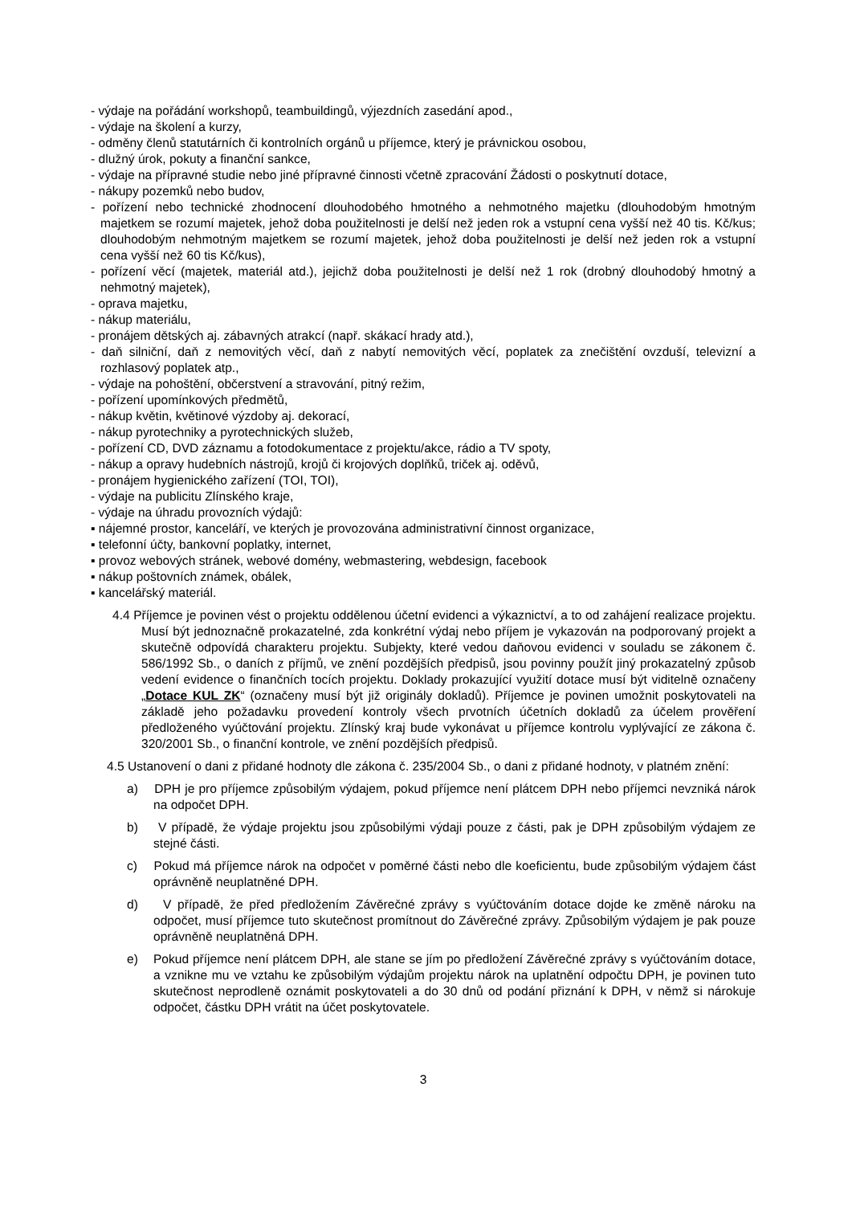- výdaje na pořádání workshopů, teambuildingů, výjezdních zasedání apod.,
- výdaje na školení a kurzy,
- odměny členů statutárních či kontrolních orgánů u příjemce, který je právnickou osobou,
- dlužný úrok, pokuty a finanční sankce,
- výdaje na přípravné studie nebo jiné přípravné činnosti včetně zpracování Žádosti o poskytnutí dotace,
- nákupy pozemků nebo budov,
- pořízení nebo technické zhodnocení dlouhodobého hmotného a nehmotného majetku (dlouhodobým hmotným majetkem se rozumí majetek, jehož doba použitelnosti je delší než jeden rok a vstupní cena vyšší než 40 tis. Kč/kus; dlouhodobým nehmotným majetkem se rozumí majetek, jehož doba použitelnosti je delší než jeden rok a vstupní cena vyšší než 60 tis Kč/kus),
- pořízení věcí (majetek, materiál atd.), jejichž doba použitelnosti je delší než 1 rok (drobný dlouhodobý hmotný a nehmotný majetek),
- oprava majetku,
- nákup materiálu,
- pronájem dětských aj. zábavných atrakcí (např. skákací hrady atd.),
- daň silniční, daň z nemovitých věcí, daň z nabytí nemovitých věcí, poplatek za znečištění ovzduší, televizní a rozhlasový poplatek atp.,
- výdaje na pohoštění, občerstvení a stravování, pitný režim,
- pořízení upomínkových předmětů,
- nákup květin, květinové výzdoby aj. dekorací,
- nákup pyrotechniky a pyrotechnických služeb,
- pořízení CD, DVD záznamu a fotodokumentace z projektu/akce, rádio a TV spoty,
- nákup a opravy hudebních nástrojů, krojů či krojových doplňků, triček aj. oděvů,
- pronájem hygienického zařízení (TOI, TOI),
- výdaje na publicitu Zlínského kraje,
- výdaje na úhradu provozních výdajů:
▪ nájemné prostor, kanceláří, ve kterých je provozována administrativní činnost organizace,
▪ telefonní účty, bankovní poplatky, internet,
▪ provoz webových stránek, webové domény, webmastering, webdesign, facebook
▪ nákup poštovních známek, obálek,
▪ kancelářský materiál.
4.4 Příjemce je povinen vést o projektu oddělenou účetní evidenci a výkaznictví, a to od zahájení realizace projektu. Musí být jednoznačně prokazatelné, zda konkrétní výdaj nebo příjem je vykazován na podporovaný projekt a skutečně odpovídá charakteru projektu. Subjekty, které vedou daňovou evidenci v souladu se zákonem č. 586/1992 Sb., o daních z příjmů, ve znění pozdějších předpisů, jsou povinny použít jiný prokazatelný způsob vedení evidence o finančních tocích projektu. Doklady prokazující využití dotace musí být viditelně označeny „Dotace KUL ZK“ (označeny musí být již originály dokladů). Příjemce je povinen umožnit poskytovateli na základě jeho požadavku provedení kontroly všech prvotních účetních dokladů za účelem prověření předloženého vyúčtování projektu. Zlínský kraj bude vykonávat u příjemce kontrolu vyplývající ze zákona č. 320/2001 Sb., o finanční kontrole, ve znění pozdějších předpisů.
4.5 Ustanovení o dani z přidané hodnoty dle zákona č. 235/2004 Sb., o dani z přidané hodnoty, v platném znění:
a) DPH je pro příjemce způsobilým výdajem, pokud příjemce není plátcem DPH nebo příjemci nevzniká nárok na odpočet DPH.
b) V případě, že výdaje projektu jsou způsobilými výdaji pouze z části, pak je DPH způsobilým výdajem ze stejné části.
c) Pokud má příjemce nárok na odpočet v poměrné části nebo dle koeficientu, bude způsobilým výdajem část oprávněně neuplatněné DPH.
d) V případě, že před předložením Závěrečné zprávy s vyúčtováním dotace dojde ke změně nároku na odpočet, musí příjemce tuto skutečnost promítnout do Závěrečné zprávy. Způsobilým výdajem je pak pouze oprávněně neuplatněná DPH.
e) Pokud příjemce není plátcem DPH, ale stane se jím po předložení Závěrečné zprávy s vyúčtováním dotace, a vznikne mu ve vztahu ke způsobilým výdajům projektu nárok na uplatnění odpočtu DPH, je povinen tuto skutečnost neprodleně oznámit poskytovateli a do 30 dnů od podání přiznání k DPH, v němž si nárokuje odpočet, částku DPH vrátit na účet poskytovatele.
3